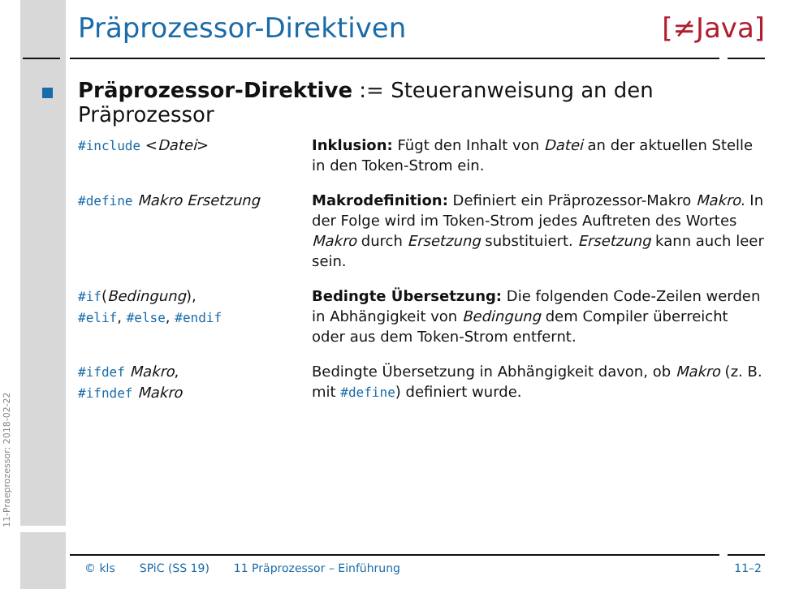11-Praeprozessor: 2018-02-22
Präprozessor-Direktiven [≠Java]
Präprozessor-Direktive := Steueranweisung an den Präprozessor
| #include < Datei > | Inklusion: Fügt den Inhalt von Datei an der aktuellen Stelle in den Token-Strom ein. |
| #define Makro Ersetzung | Makrodefinition: Definiert ein Präprozessor-Makro Makro . In der Folge wird im Token-Strom jedes Auftreten des Wortes Makro durch Ersetzung substituiert. Ersetzung kann auch leer sein. |
| #if ( Bedingung ), #elif , #else , #endif | Bedingte Übersetzung: Die folgenden Code-Zeilen werden in Abhängigkeit von Bedingung dem Compiler überreicht oder aus dem Token-Strom entfernt. |
| #ifdef Makro , #ifndef Makro | Bedingte Übersetzung in Abhängigkeit davon, ob Makro (z. B. mit #define ) definiert wurde. |
© kls SPiC (SS 19) 11 Präprozessor – Einführung 11–2